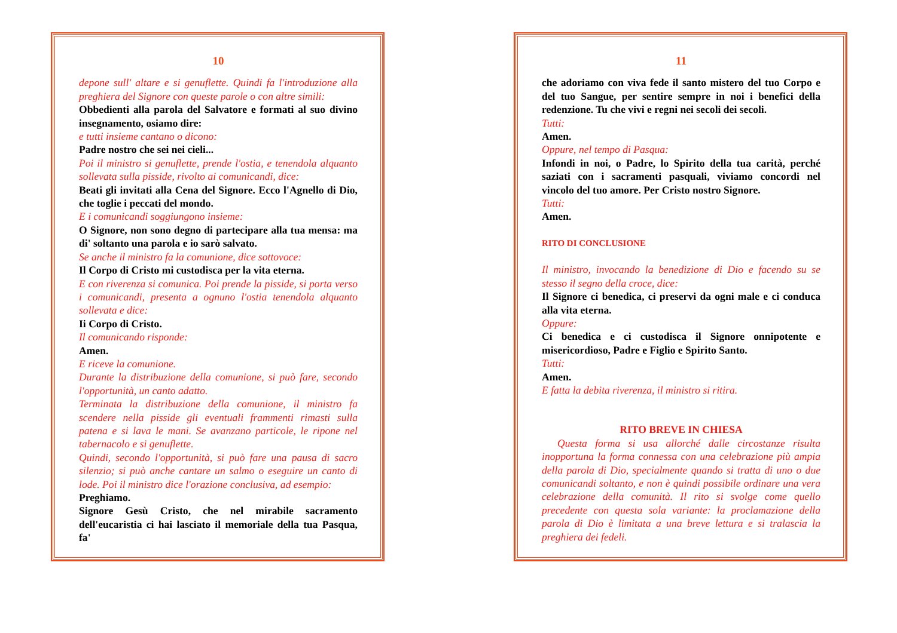10
depone sull' altare e si genuflette. Quindi fa l'introduzione alla preghiera del Signore con queste parole o con altre simili:
Obbedienti alla parola del Salvatore e formati al suo divino insegnamento, osiamo dire:
e tutti insieme cantano o dicono:
Padre nostro che sei nei cieli...
Poi il ministro si genuflette, prende l'ostia, e tenendola alquanto sollevata sulla pisside, rivolto ai comunicandi, dice:
Beati gli invitati alla Cena del Signore. Ecco l'Agnello di Dio, che toglie i peccati del mondo.
E i comunicandi soggiungono insieme:
O Signore, non sono degno di partecipare alla tua mensa: ma di' soltanto una parola e io sarò salvato.
Se anche il ministro fa la comunione, dice sottovoce:
Il Corpo di Cristo mi custodisca per la vita eterna.
E con riverenza si comunica. Poi prende la pisside, si porta verso i comunicandi, presenta a ognuno l'ostia tenendola alquanto sollevata e dice:
Ii Corpo di Cristo.
Il comunicando risponde:
Amen.
E riceve la comunione.
Durante la distribuzione della comunione, si può fare, secondo l'opportunità, un canto adatto.
Terminata la distribuzione della comunione, il ministro fa scendere nella pisside gli eventuali frammenti rimasti sulla patena e si lava le mani. Se avanzano particole, le ripone nel tabernacolo e si genuflette.
Quindi, secondo l'opportunità, si può fare una pausa di sacro silenzio; si può anche cantare un salmo o eseguire un canto di lode. Poi il ministro dice l'orazione conclusiva, ad esempio:
Preghiamo.
Signore Gesù Cristo, che nel mirabile sacramento dell'eucaristia ci hai lasciato il memoriale della tua Pasqua, fa'
11
che adoriamo con viva fede il santo mistero del tuo Corpo e del tuo Sangue, per sentire sempre in noi i benefici della redenzione. Tu che vivi e regni nei secoli dei secoli.
Tutti:
Amen.
Oppure, nel tempo di Pasqua:
Infondi in noi, o Padre, lo Spirito della tua carità, perché saziati con i sacramenti pasquali, viviamo concordi nel vincolo del tuo amore. Per Cristo nostro Signore.
Tutti:
Amen.
RITO DI CONCLUSIONE
Il ministro, invocando la benedizione di Dio e facendo su se stesso il segno della croce, dice:
Il Signore ci benedica, ci preservi da ogni male e ci conduca alla vita eterna.
Oppure:
Ci benedica e ci custodisca il Signore onnipotente e misericordioso, Padre e Figlio e Spirito Santo.
Tutti:
Amen.
E fatta la debita riverenza, il ministro si ritira.
RITO BREVE IN CHIESA
Questa forma si usa allorché dalle circostanze risulta inopportuna la forma connessa con una celebrazione più ampia della parola di Dio, specialmente quando si tratta di uno o due comunicandi soltanto, e non è quindi possibile ordinare una vera celebrazione della comunità. Il rito si svolge come quello precedente con questa sola variante: la proclamazione della parola di Dio è limitata a una breve lettura e si tralascia la preghiera dei fedeli.